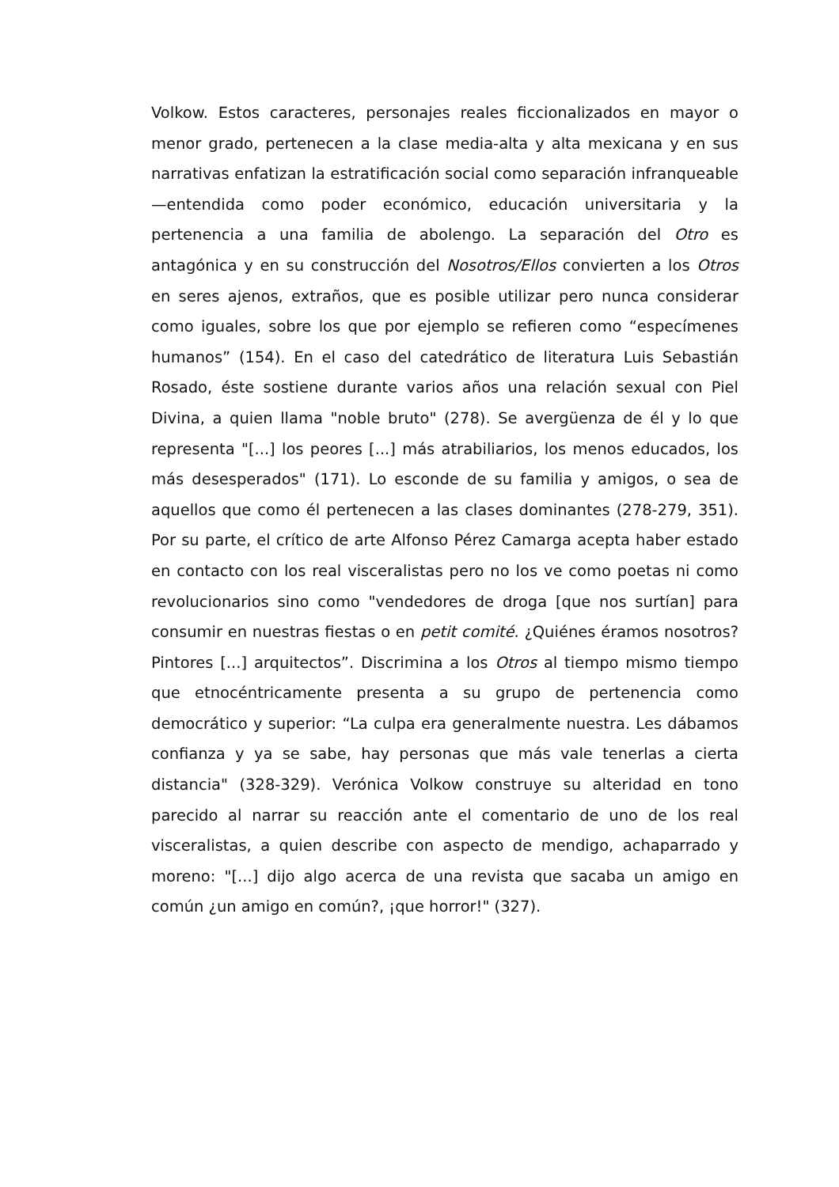Volkow. Estos caracteres, personajes reales ficcionalizados en mayor o menor grado, pertenecen a la clase media-alta y alta mexicana y en sus narrativas enfatizan la estratificación social como separación infranqueable —entendida como poder económico, educación universitaria y la pertenencia a una familia de abolengo. La separación del Otro es antagónica y en su construcción del Nosotros/Ellos convierten a los Otros en seres ajenos, extraños, que es posible utilizar pero nunca considerar como iguales, sobre los que por ejemplo se refieren como “especímenes humanos” (154). En el caso del catedrático de literatura Luis Sebastián Rosado, éste sostiene durante varios años una relación sexual con Piel Divina, a quien llama "noble bruto" (278). Se avergüenza de él y lo que representa "[...] los peores [...] más atrabiliarios, los menos educados, los más desesperados" (171). Lo esconde de su familia y amigos, o sea de aquellos que como él pertenecen a las clases dominantes (278-279, 351). Por su parte, el crítico de arte Alfonso Pérez Camarga acepta haber estado en contacto con los real visceralistas pero no los ve como poetas ni como revolucionarios sino como "vendedores de droga [que nos surtían] para consumir en nuestras fiestas o en petit comité. ¿Quiénes éramos nosotros? Pintores [...] arquitectos”. Discrimina a los Otros al tiempo mismo tiempo que etnocéntricamente presenta a su grupo de pertenencia como democrático y superior: “La culpa era generalmente nuestra. Les dábamos confianza y ya se sabe, hay personas que más vale tenerlas a cierta distancia" (328-329). Verónica Volkow construye su alteridad en tono parecido al narrar su reacción ante el comentario de uno de los real visceralistas, a quien describe con aspecto de mendigo, achaparrado y moreno: "[...] dijo algo acerca de una revista que sacaba un amigo en común ¿un amigo en común?, ¡que horror!" (327).